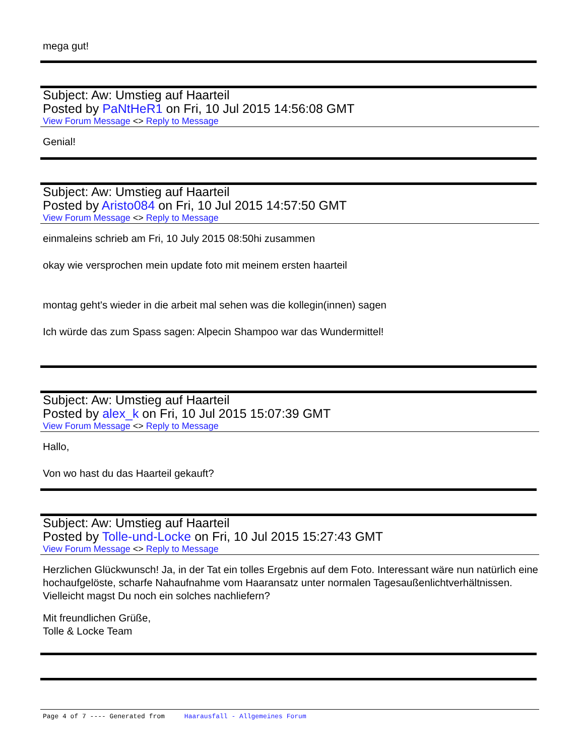mega gut!
Subject: Aw: Umstieg auf Haarteil
Posted by PaNtHeR1 on Fri, 10 Jul 2015 14:56:08 GMT
View Forum Message <> Reply to Message
Genial!
Subject: Aw: Umstieg auf Haarteil
Posted by Aristo084 on Fri, 10 Jul 2015 14:57:50 GMT
View Forum Message <> Reply to Message
einmaleins schrieb am Fri, 10 July 2015 08:50hi zusammen
okay wie versprochen mein update foto mit meinem ersten haarteil
montag geht's wieder in die arbeit mal sehen was die kollegin(innen) sagen
Ich würde das zum Spass sagen: Alpecin Shampoo war das Wundermittel!
Subject: Aw: Umstieg auf Haarteil
Posted by alex_k on Fri, 10 Jul 2015 15:07:39 GMT
View Forum Message <> Reply to Message
Hallo,
Von wo hast du das Haarteil gekauft?
Subject: Aw: Umstieg auf Haarteil
Posted by Tolle-und-Locke on Fri, 10 Jul 2015 15:27:43 GMT
View Forum Message <> Reply to Message
Herzlichen Glückwunsch! Ja, in der Tat ein tolles Ergebnis auf dem Foto. Interessant wäre nun natürlich eine hochaufgelöste, scharfe Nahaufnahme vom Haaransatz unter normalen Tagesaußenlichtverhältnissen. Vielleicht magst Du noch ein solches nachliefern?
Mit freundlichen Grüße,
Tolle & Locke Team
Page 4 of 7 ---- Generated from Haarausfall - Allgemeines Forum